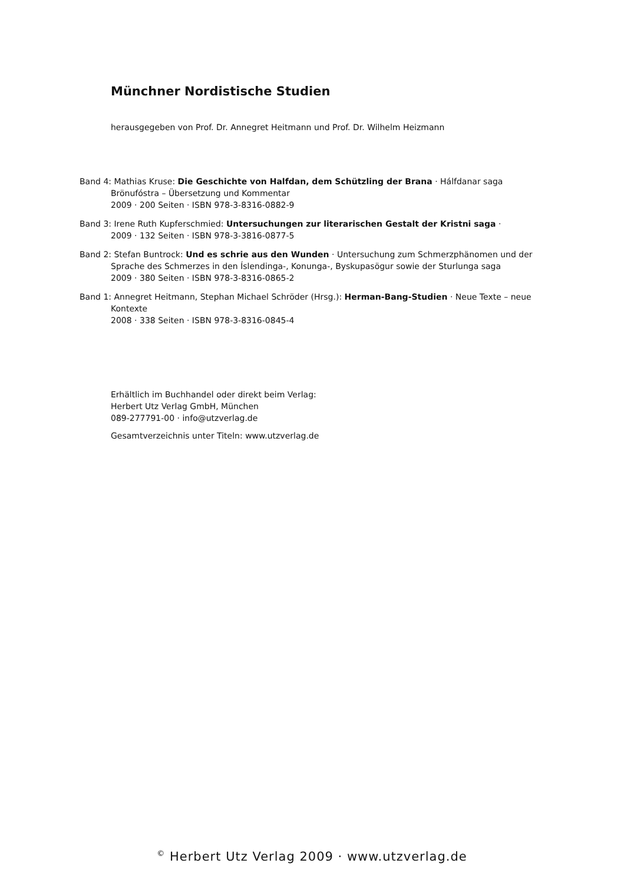Münchner Nordistische Studien
herausgegeben von Prof. Dr. Annegret Heitmann und Prof. Dr. Wilhelm Heizmann
Band 4: Mathias Kruse: Die Geschichte von Halfdan, dem Schützling der Brana · Hálfdanar saga
Brönufóstra – Übersetzung und Kommentar
2009 · 200 Seiten · ISBN 978-3-8316-0882-9
Band 3: Irene Ruth Kupferschmied: Untersuchungen zur literarischen Gestalt der Kristni saga ·
2009 · 132 Seiten · ISBN 978-3-3816-0877-5
Band 2: Stefan Buntrock: Und es schrie aus den Wunden · Untersuchung zum Schmerzphänomen und der
Sprache des Schmerzes in den Íslendinga-, Konunga-, Byskupasögur sowie der Sturlunga saga
2009 · 380 Seiten · ISBN 978-3-8316-0865-2
Band 1: Annegret Heitmann, Stephan Michael Schröder (Hrsg.): Herman-Bang-Studien · Neue Texte – neue
Kontexte
2008 · 338 Seiten · ISBN 978-3-8316-0845-4
Erhältlich im Buchhandel oder direkt beim Verlag:
Herbert Utz Verlag GmbH, München
089-277791-00 · info@utzverlag.de
Gesamtverzeichnis unter Titeln: www.utzverlag.de
<sup>©</sup> Herbert Utz Verlag 2009 · www.utzverlag.de